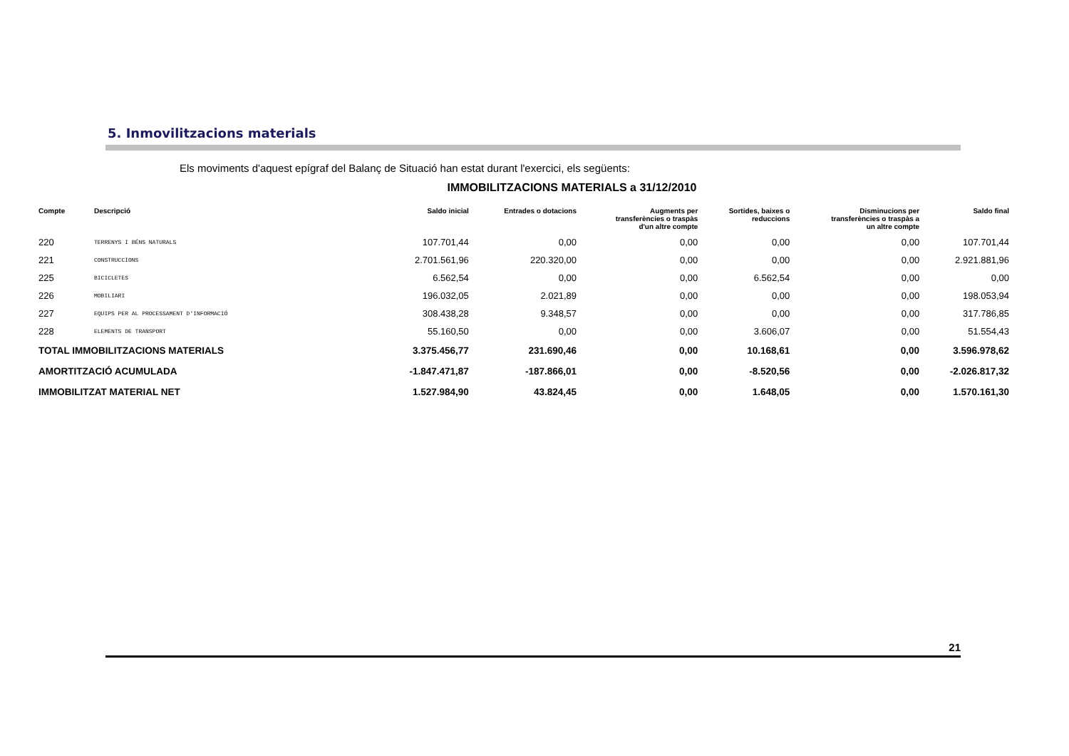5. Inmovilitzacions materials
Els moviments d'aquest epígraf del Balanç de Situació han estat durant l'exercici, els següents:
IMMOBILITZACIONS MATERIALS a 31/12/2010
| Compte | Descripció | Saldo inicial | Entrades o dotacions | Augments per transferències o traspàs d'un altre compte | Sortides, baixes o reduccions | Disminucions per transferències o traspàs a un altre compte | Saldo final |
| --- | --- | --- | --- | --- | --- | --- | --- |
| 220 | TERRENYS I BÉNS NATURALS | 107.701,44 | 0,00 | 0,00 | 0,00 | 0,00 | 107.701,44 |
| 221 | CONSTRUCCIONS | 2.701.561,96 | 220.320,00 | 0,00 | 0,00 | 0,00 | 2.921.881,96 |
| 225 | BICICLETES | 6.562,54 | 0,00 | 0,00 | 6.562,54 | 0,00 | 0,00 |
| 226 | MOBILIARI | 196.032,05 | 2.021,89 | 0,00 | 0,00 | 0,00 | 198.053,94 |
| 227 | EQUIPS PER AL PROCESSAMENT D'INFORMACIÓ | 308.438,28 | 9.348,57 | 0,00 | 0,00 | 0,00 | 317.786,85 |
| 228 | ELEMENTS DE TRANSPORT | 55.160,50 | 0,00 | 0,00 | 3.606,07 | 0,00 | 51.554,43 |
| TOTAL IMMOBILITZACIONS MATERIALS | | 3.375.456,77 | 231.690,46 | 0,00 | 10.168,61 | 0,00 | 3.596.978,62 |
| AMORTITZACIÓ ACUMULADA | | -1.847.471,87 | -187.866,01 | 0,00 | -8.520,56 | 0,00 | -2.026.817,32 |
| IMMOBILITZAT MATERIAL NET | | 1.527.984,90 | 43.824,45 | 0,00 | 1.648,05 | 0,00 | 1.570.161,30 |
21